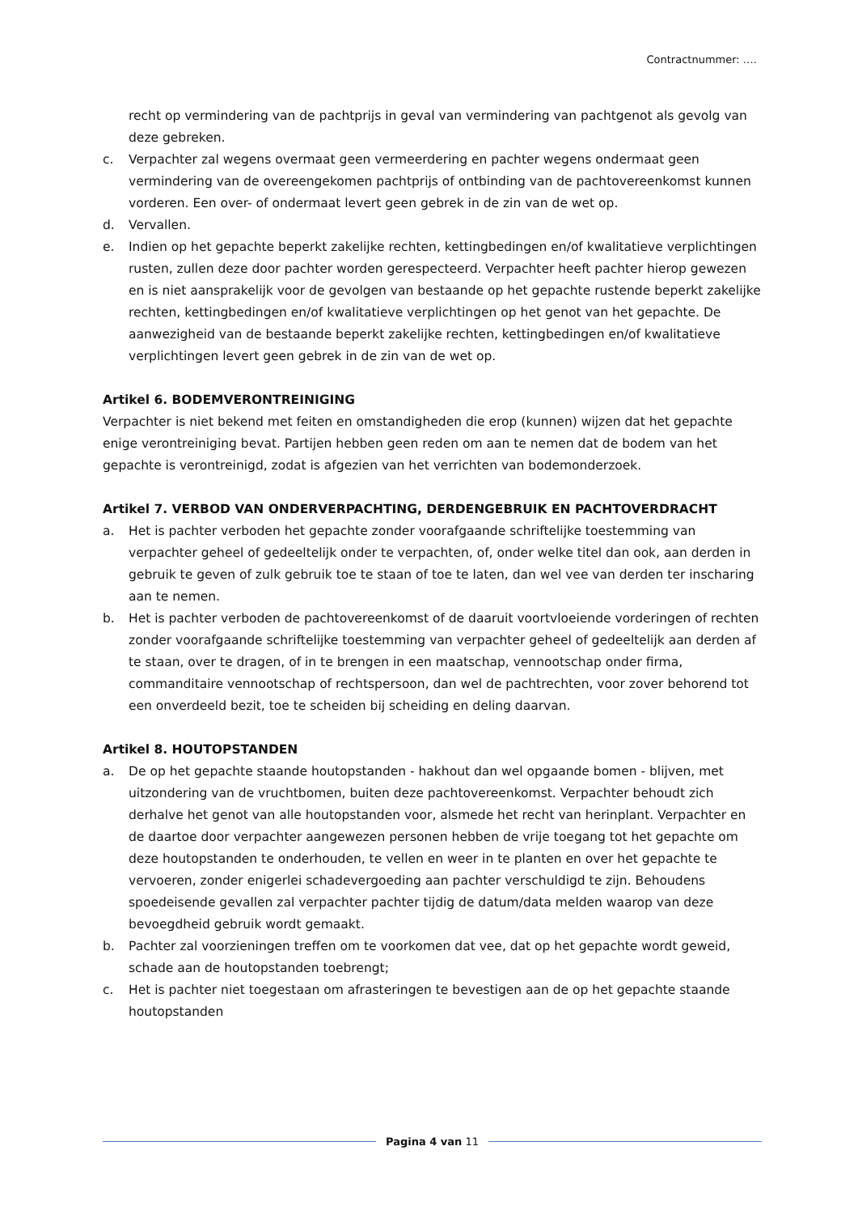Contractnummer: ….
recht op vermindering van de pachtprijs in geval van vermindering van pachtgenot als gevolg van deze gebreken.
c. Verpachter zal wegens overmaat geen vermeerdering en pachter wegens ondermaat geen vermindering van de overeengekomen pachtprijs of ontbinding van de pachtovereenkomst kunnen vorderen. Een over- of ondermaat levert geen gebrek in de zin van de wet op.
d. Vervallen.
e. Indien op het gepachte beperkt zakelijke rechten, kettingbedingen en/of kwalitatieve verplichtingen rusten, zullen deze door pachter worden gerespecteerd. Verpachter heeft pachter hierop gewezen en is niet aansprakelijk voor de gevolgen van bestaande op het gepachte rustende beperkt zakelijke rechten, kettingbedingen en/of kwalitatieve verplichtingen op het genot van het gepachte. De aanwezigheid van de bestaande beperkt zakelijke rechten, kettingbedingen en/of kwalitatieve verplichtingen levert geen gebrek in de zin van de wet op.
Artikel 6. BODEMVERONTREINIGING
Verpachter is niet bekend met feiten en omstandigheden die erop (kunnen) wijzen dat het gepachte enige verontreiniging bevat. Partijen hebben geen reden om aan te nemen dat de bodem van het gepachte is verontreinigd, zodat is afgezien van het verrichten van bodemonderzoek.
Artikel 7. VERBOD VAN ONDERVERPACHTING, DERDENGEBRUIK EN PACHTOVERDRACHT
a. Het is pachter verboden het gepachte zonder voorafgaande schriftelijke toestemming van verpachter geheel of gedeeltelijk onder te verpachten, of, onder welke titel dan ook, aan derden in gebruik te geven of zulk gebruik toe te staan of toe te laten, dan wel vee van derden ter inscharing aan te nemen.
b. Het is pachter verboden de pachtovereenkomst of de daaruit voortvloeiende vorderingen of rechten zonder voorafgaande schriftelijke toestemming van verpachter geheel of gedeeltelijk aan derden af te staan, over te dragen, of in te brengen in een maatschap, vennootschap onder firma, commanditaire vennootschap of rechtspersoon, dan wel de pachtrechten, voor zover behorend tot een onverdeeld bezit, toe te scheiden bij scheiding en deling daarvan.
Artikel 8. HOUTOPSTANDEN
a. De op het gepachte staande houtopstanden - hakhout dan wel opgaande bomen - blijven, met uitzondering van de vruchtbomen, buiten deze pachtovereenkomst. Verpachter behoudt zich derhalve het genot van alle houtopstanden voor, alsmede het recht van herinplant. Verpachter en de daartoe door verpachter aangewezen personen hebben de vrije toegang tot het gepachte om deze houtopstanden te onderhouden, te vellen en weer in te planten en over het gepachte te vervoeren, zonder enigerlei schadevergoeding aan pachter verschuldigd te zijn. Behoudens spoedeisende gevallen zal verpachter pachter tijdig de datum/data melden waarop van deze bevoegdheid gebruik wordt gemaakt.
b. Pachter zal voorzieningen treffen om te voorkomen dat vee, dat op het gepachte wordt geweid, schade aan de houtopstanden toebrengt;
c. Het is pachter niet toegestaan om afrasteringen te bevestigen aan de op het gepachte staande houtopstanden
Pagina 4 van 11